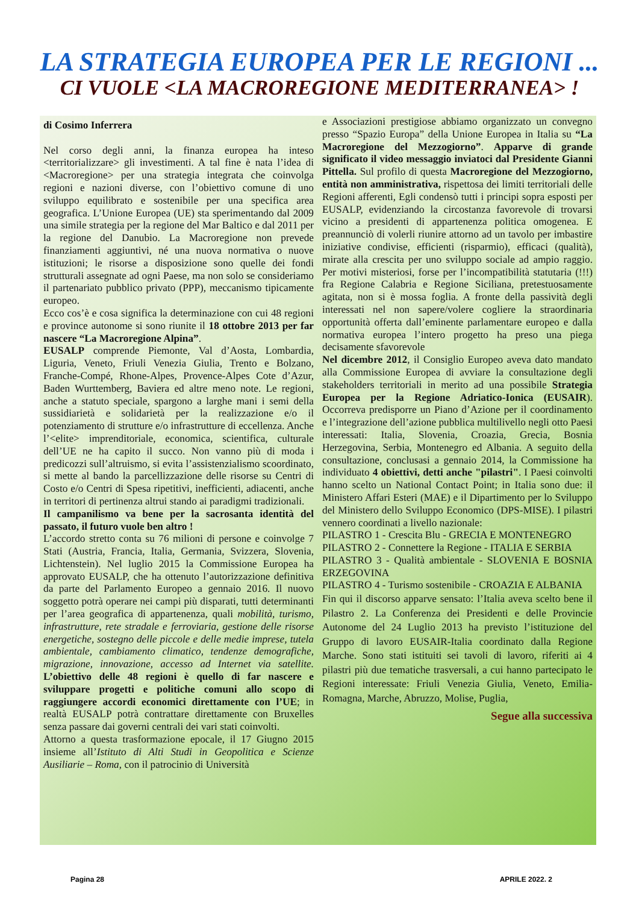LA STRATEGIA EUROPEA PER LE REGIONI ...
CI VUOLE <LA MACROREGIONE MEDITERRANEA> !
di Cosimo Inferrera
Nel corso degli anni, la finanza europea ha inteso <territorializzare> gli investimenti. A tal fine è nata l’idea di <Macroregione> per una strategia integrata che coinvolga regioni e nazioni diverse, con l’obiettivo comune di uno sviluppo equilibrato e sostenibile per una specifica area geografica. L’Unione Europea (UE) sta sperimentando dal 2009 una simile strategia per la regione del Mar Baltico e dal 2011 per la regione del Danubio. La Macroregione non prevede finanziamenti aggiuntivi, né una nuova normativa o nuove istituzioni; le risorse a disposizione sono quelle dei fondi strutturali assegnate ad ogni Paese, ma non solo se consideriamo il partenariato pubblico privato (PPP), meccanismo tipicamente europeo.
Ecco cos’è e cosa significa la determinazione con cui 48 regioni e province autonome si sono riunite il 18 ottobre 2013 per far nascere “La Macroregione Alpina”.
EUSALP comprende Piemonte, Val d’Aosta, Lombardia, Liguria, Veneto, Friuli Venezia Giulia, Trento e Bolzano, Franche-Compé, Rhone-Alpes, Provence-Alpes Cote d’Azur, Baden Wurttemberg, Baviera ed altre meno note. Le regioni, anche a statuto speciale, spargono a larghe mani i semi della sussidiarietà e solidarietà per la realizzazione e/o il potenziamento di strutture e/o infrastrutture di eccellenza. Anche l’<elite> imprenditoriale, economica, scientifica, culturale dell’UE ne ha capito il succo. Non vanno più di moda i predicozzi sull’altruismo, si evita l’assistenzialismo scoordinato, si mette al bando la parcellizzazione delle risorse su Centri di Costo e/o Centri di Spesa ripetitivi, inefficienti, adiacenti, anche in territori di pertinenza altrui stando ai paradigmi tradizionali.
Il campanilismo va bene per la sacrosanta identità del passato, il futuro vuole ben altro !
L’accordo stretto conta su 76 milioni di persone e coinvolge 7 Stati (Austria, Francia, Italia, Germania, Svizzera, Slovenia, Lichtenstein). Nel luglio 2015 la Commissione Europea ha approvato EUSALP, che ha ottenuto l’autorizzazione definitiva da parte del Parlamento Europeo a gennaio 2016. Il nuovo soggetto potrà operare nei campi più disparati, tutti determinanti per l’area geografica di appartenenza, quali mobilità, turismo, infrastrutture, rete stradale e ferroviaria, gestione delle risorse energetiche, sostegno delle piccole e delle medie imprese, tutela ambientale, cambiamento climatico, tendenze demografiche, migrazione, innovazione, accesso ad Internet via satellite. L’obiettivo delle 48 regioni è quello di far nascere e sviluppare progetti e politiche comuni allo scopo di raggiungere accordi economici direttamente con l’UE; in realtà EUSALP potrà contrattare direttamente con Bruxelles senza passare dai governi centrali dei vari stati coinvolti.
Attorno a questa trasformazione epocale, il 17 Giugno 2015 insieme all’Istituto di Alti Studi in Geopolitica e Scienze Ausiliarie – Roma, con il patrocinio di Università
e Associazioni prestigiose abbiamo organizzato un convegno presso “Spazio Europa” della Unione Europea in Italia su “La Macroregione del Mezzogiorno”. Apparve di grande significato il video messaggio inviatoci dal Presidente Gianni Pittella. Sul profilo di questa Macroregione del Mezzogiorno, entità non amministrativa, rispettosa dei limiti territoriali delle Regioni afferenti, Egli condensò tutti i principi sopra esposti per EUSALP, evidenziando la circostanza favorevole di trovarsi vicino a presidenti di appartenenza politica omogenea. E preannunciò di volerli riunire attorno ad un tavolo per imbastire iniziative condivise, efficienti (risparmio), efficaci (qualità), mirate alla crescita per uno sviluppo sociale ad ampio raggio. Per motivi misteriosi, forse per l’incompatibilità statutaria (!!!) fra Regione Calabria e Regione Siciliana, pretestuosamente agitata, non si è mossa foglia. A fronte della passività degli interessati nel non sapere/volere cogliere la straordinaria opportunità offerta dall’eminente parlamentare europeo e dalla normativa europea l’intero progetto ha preso una piega decisamente sfavorevole
Nel dicembre 2012, il Consiglio Europeo aveva dato mandato alla Commissione Europea di avviare la consultazione degli stakeholders territoriali in merito ad una possibile Strategia Europea per la Regione Adriatico-Ionica (EUSAIR). Occorreva predisporre un Piano d’Azione per il coordinamento e l’integrazione dell’azione pubblica multilivello negli otto Paesi interessati: Italia, Slovenia, Croazia, Grecia, Bosnia Herzegovina, Serbia, Montenegro ed Albania. A seguito della consultazione, conclusasi a gennaio 2014, la Commissione ha individuato 4 obiettivi, detti anche "pilastri". I Paesi coinvolti hanno scelto un National Contact Point; in Italia sono due: il Ministero Affari Esteri (MAE) e il Dipartimento per lo Sviluppo del Ministero dello Sviluppo Economico (DPS-MISE). I pilastri vennero coordinati a livello nazionale:
PILASTRO 1 - Crescita Blu - GRECIA E MONTENEGRO
PILASTRO 2 - Connettere la Regione - ITALIA E SERBIA
PILASTRO 3 - Qualità ambientale - SLOVENIA E BOSNIA ERZEGOVINA
PILASTRO 4 - Turismo sostenibile - CROAZIA E ALBANIA
Fin qui il discorso apparve sensato: l’Italia aveva scelto bene il Pilastro 2. La Conferenza dei Presidenti e delle Provincie Autonome del 24 Luglio 2013 ha previsto l’istituzione del Gruppo di lavoro EUSAIR-Italia coordinato dalla Regione Marche. Sono stati istituiti sei tavoli di lavoro, riferiti ai 4 pilastri più due tematiche trasversali, a cui hanno partecipato le Regioni interessate: Friuli Venezia Giulia, Veneto, Emilia-Romagna, Marche, Abruzzo, Molise, Puglia,
Segue alla successiva
Pagina 28 APRILE 2022. 2